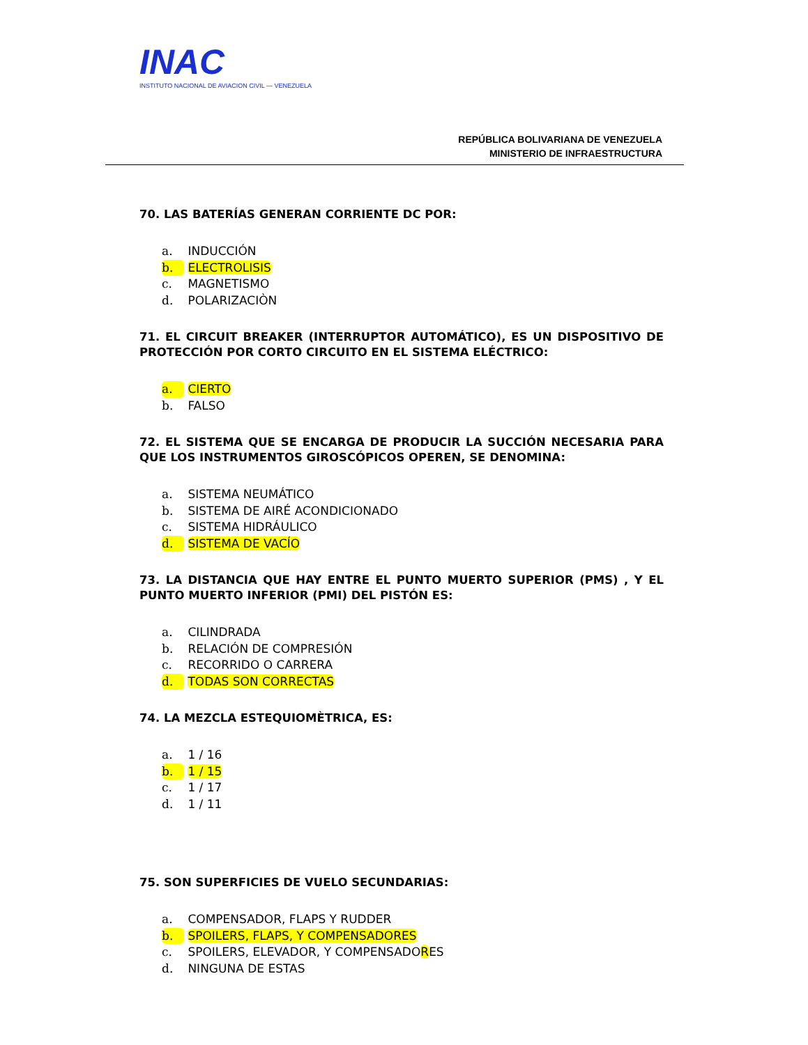INAC
INSTITUTO NACIONAL DE AVIACION CIVIL — VENEZUELA
REPÚBLICA BOLIVARIANA DE VENEZUELA
MINISTERIO DE INFRAESTRUCTURA
70. LAS BATERÍAS GENERAN CORRIENTE DC POR:
a. INDUCCIÓN
b. ELECTROLISIS
c. MAGNETISMO
d. POLARIZACIÒN
71. EL CIRCUIT BREAKER (INTERRUPTOR AUTOMÁTICO), ES UN DISPOSITIVO DE PROTECCIÓN POR CORTO CIRCUITO EN EL SISTEMA ELÉCTRICO:
a. CIERTO
b. FALSO
72. EL SISTEMA QUE SE ENCARGA DE PRODUCIR LA SUCCIÓN NECESARIA PARA QUE LOS INSTRUMENTOS GIROSCÓPICOS OPEREN, SE DENOMINA:
a. SISTEMA NEUMÁTICO
b. SISTEMA DE AIRÉ ACONDICIONADO
c. SISTEMA HIDRÁULICO
d. SISTEMA DE VACÍO
73. LA DISTANCIA QUE HAY ENTRE EL PUNTO MUERTO SUPERIOR (PMS) , Y EL PUNTO MUERTO INFERIOR (PMI) DEL PISTÓN ES:
a. CILINDRADA
b. RELACIÓN DE COMPRESIÓN
c. RECORRIDO O CARRERA
d. TODAS SON CORRECTAS
74. LA MEZCLA ESTEQUIOMÈTRICA, ES:
a. 1 / 16
b. 1 / 15
c. 1 / 17
d. 1 / 11
75. SON SUPERFICIES DE VUELO SECUNDARIAS:
a. COMPENSADOR, FLAPS Y RUDDER
b. SPOILERS, FLAPS, Y COMPENSADORES
c. SPOILERS, ELEVADOR, Y COMPENSADORES
d. NINGUNA DE ESTAS